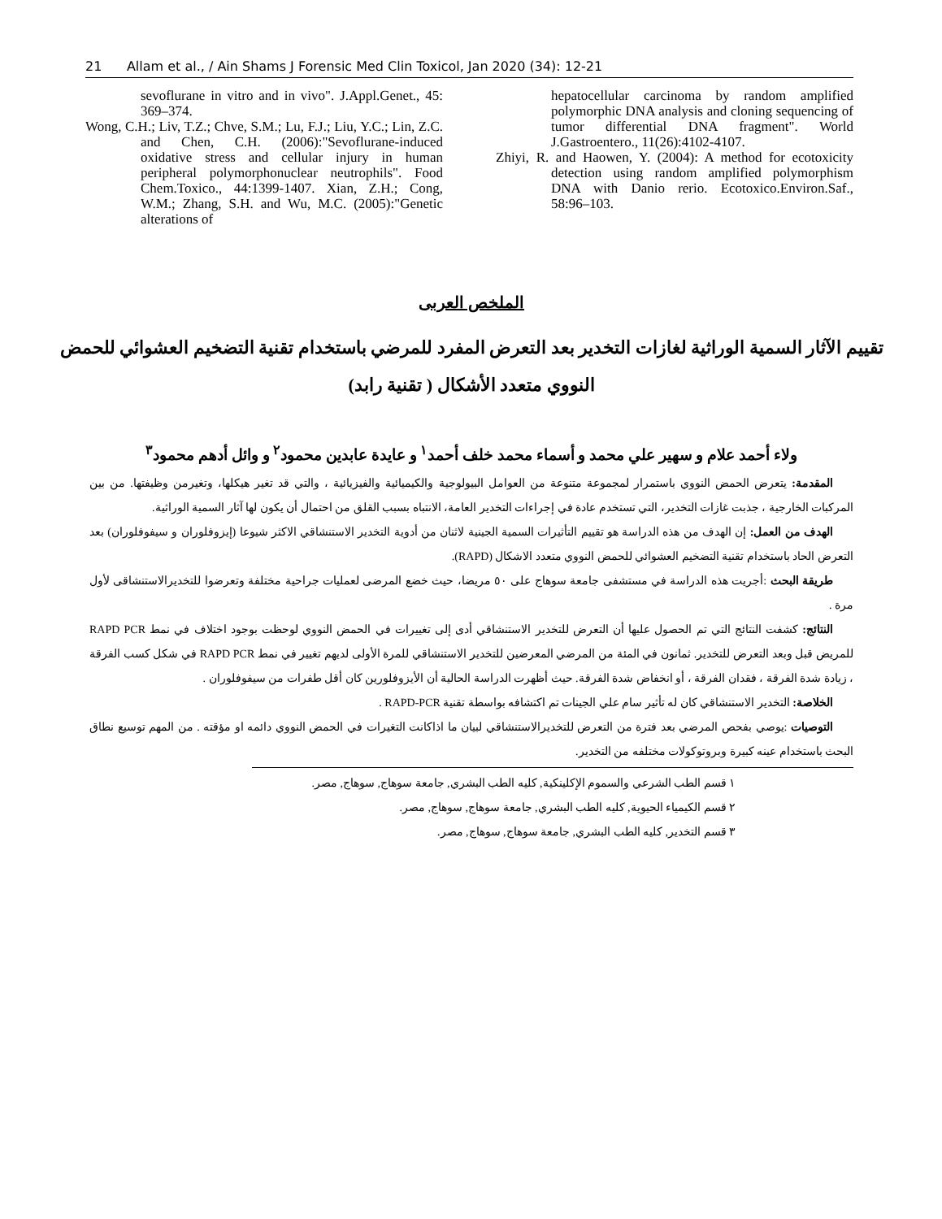21 Allam et al., / Ain Shams J Forensic Med Clin Toxicol, Jan 2020 (34): 12-21
sevoflurane in vitro and in vivo". J.Appl.Genet., 45: 369–374.
Wong, C.H.; Liv, T.Z.; Chve, S.M.; Lu, F.J.; Liu, Y.C.; Lin, Z.C. and Chen, C.H. (2006):"Sevoflurane-induced oxidative stress and cellular injury in human peripheral polymorphonuclear neutrophils". Food Chem.Toxico., 44:1399-1407. Xian, Z.H.; Cong, W.M.; Zhang, S.H. and Wu, M.C. (2005):"Genetic alterations of
hepatocellular carcinoma by random amplified polymorphic DNA analysis and cloning sequencing of tumor differential DNA fragment". World J.Gastroentero., 11(26):4102-4107.
Zhiyi, R. and Haowen, Y. (2004): A method for ecotoxicity detection using random amplified polymorphism DNA with Danio rerio. Ecotoxico.Environ.Saf., 58:96–103.
الملخص العربى
تقييم الآثار السمية الوراثية لغازات التخدير بعد التعرض المفرد للمرضي باستخدام تقنية التضخيم العشوائي للحمض النووي متعدد الأشكال ( تقنية رابد)
ولاء أحمد علام و سهير علي محمد و أسماء محمد خلف أحمد<sup>١</sup> و عايدة عابدين محمود<sup>٢</sup> و وائل أدهم محمود<sup>٣</sup>
المقدمة: يتعرض الحمض النووي باستمرار لمجموعة متنوعة من العوامل البيولوجية والكيميائية والفيزيائية ، والتي قد تغير هيكلها، وتغيرمن وظيفتها. من بين المركبات الخارجية ، جذبت غازات التخدير، التي تستخدم عادة في إجراءات التخدير العامة، الانتباه بسبب القلق من احتمال أن يكون لها آثار السمية الوراثية.
الهدف من العمل: إن الهدف من هذه الدراسة هو تقييم التأثيرات السمية الجينية لاثنان من أدوية التخدير الاستنشاقي الاكثر شيوعا (إيزوفلوران و سيفوفلوران) بعد التعرض الحاد باستخدام تقنية التضخيم العشوائي للحمض النووي متعدد الاشكال (RAPD).
طريقة البحث :أجريت هذه الدراسة في مستشفى جامعة سوهاج على ٥٠ مريضا، حيث خضع المرضى لعمليات جراحية مختلفة وتعرضوا للتخديرالاستنشاقى لأول مرة .
النتائج: كشفت النتائج التي تم الحصول عليها أن التعرض للتخدير الاستنشاقي أدى إلى تغييرات في الحمض النووي لوحظت بوجود اختلاف في نمط RAPD PCR للمريض قبل وبعد التعرض للتخدير. ثمانون في المئة من المرضي المعرضين للتخدير الاستنشاقي للمرة الأولى لديهم تغيير في نمط RAPD PCR في شكل كسب الفرقة ، زيادة شدة الفرقة ، فقدان الفرقة ، أو انخفاض شدة الفرقة. حيث أظهرت الدراسة الحالية أن الأيزوفلورين كان أقل طفرات من سيفوفلوران .
الخلاصة: التخدير الاستنشاقي كان له تأثير سام علي الجينات تم اكتشافه بواسطة تقنية RAPD-PCR .
التوصيات :يوصي بفحص المرضي بعد فترة من التعرض للتخديرالاستنشاقي لبيان ما اذاكانت التغيرات في الحمض النووي دائمه او مؤقته . من المهم توسيع نطاق البحث باستخدام عينه كبيرة وبروتوكولات مختلفه من التخدير.
١ قسم الطب الشرعي والسموم الإكلينكية, كليه الطب البشري, جامعة سوهاج, سوهاج, مصر.
٢ قسم الكيمياء الحيوية, كليه الطب البشري, جامعة سوهاج, سوهاج, مصر.
٣ قسم التخدير, كليه الطب البشري, جامعة سوهاج, سوهاج, مصر.